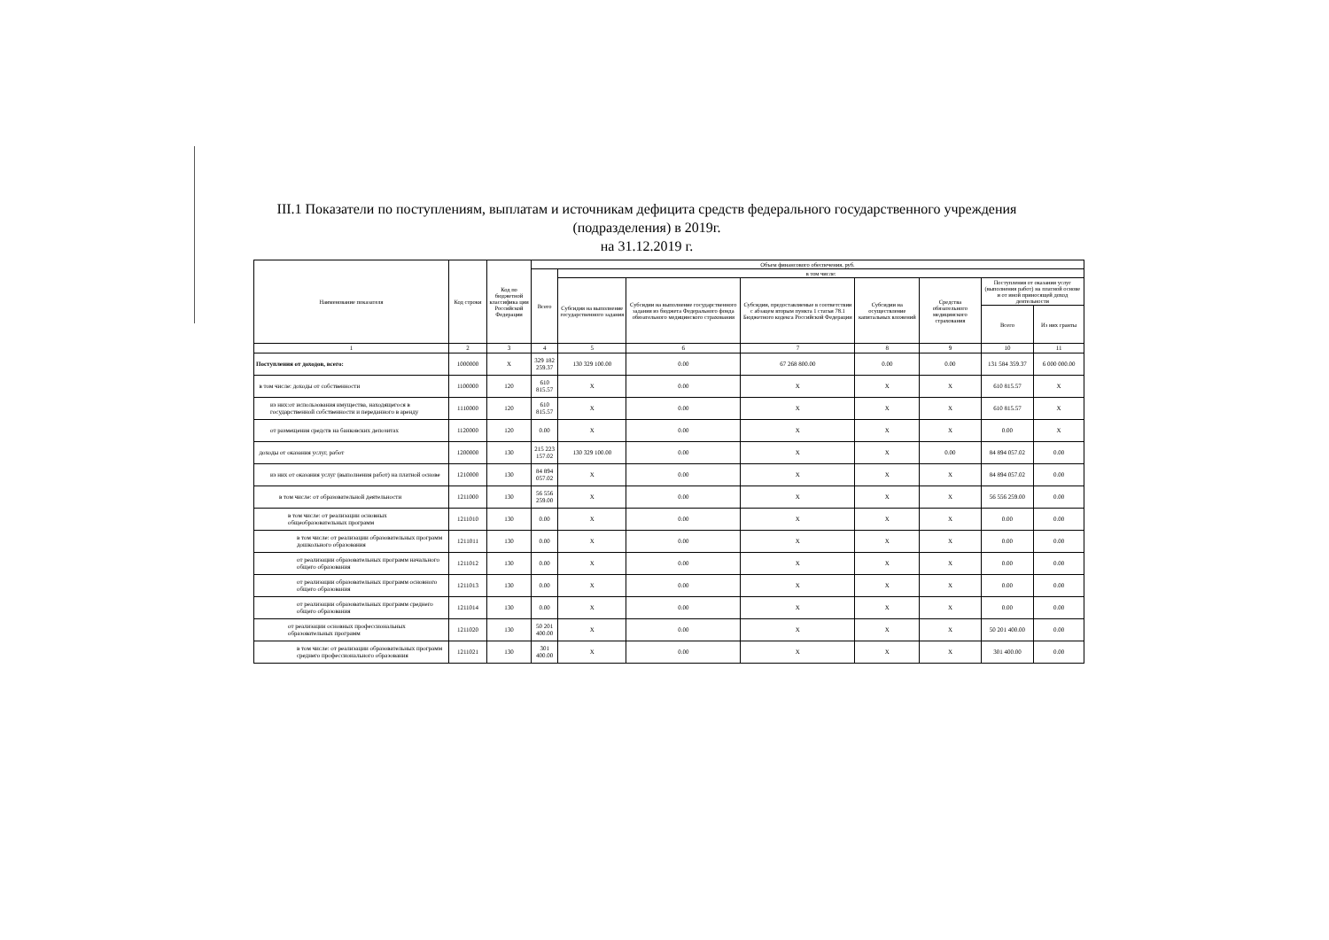III.1 Показатели по поступлениям, выплатам и источникам дефицита средств федерального государственного учреждения (подразделения) в 2019г.
на 31.12.2019 г.
| Наименование показателя | Код строки | Код по бюджетной классифика ции Российской Федерации | Объем финансового обеспечения, руб. | | | | | | | |
| --- | --- | --- | --- | --- | --- | --- | --- | --- | --- | --- |
| | | | Всего | в том числе: | | | | | | |
| | | | | Субсидия на выполнение государственного задания | Субсидии на выполнение государственного задания из бюджета Федерального фонда обязательного медицинского страхования | Субсидии, предоставляемые в соответствии с абзацем вторым пункта 1 статьи 78.1 Бюджетного кодекса Российской Федерации | Субсидии на осуществление капитальных вложений | Средства обязательного медицинского страхования | Поступления от оказания услуг (выполнения работ) на платной основе и от иной приносящей доход деятельности | |
| | | | | | | | | | Всего | Из них гранты |
| 1 | 2 | 3 | 4 | 5 | 6 | 7 | 8 | 9 | 10 | 11 |
| Поступления от доходов, всего: | 1000000 | X | 329 182 259.37 | 130 329 100.00 | 0.00 | 67 268 800.00 | 0.00 | 0.00 | 131 584 359.37 | 6 000 000.00 |
| в том числе: доходы от собственности | 1100000 | 120 | 610 815.57 | X | 0.00 | X | X | X | 610 815.57 | X |
| из них:от использования имущества, находящегося в государственной собственности и переданного в аренду | 1110000 | 120 | 610 815.57 | X | 0.00 | X | X | X | 610 815.57 | X |
| от размещения средств на банковских депозитах | 1120000 | 120 | 0.00 | X | 0.00 | X | X | X | 0.00 | X |
| доходы от оказания услуг, работ | 1200000 | 130 | 215 223 157.02 | 130 329 100.00 | 0.00 | X | X | 0.00 | 84 894 057.02 | 0.00 |
| из них от оказания услуг (выполнения работ) на платной основе | 1210000 | 130 | 84 894 057.02 | X | 0.00 | X | X | X | 84 894 057.02 | 0.00 |
| в том числе: от образовательной деятельности | 1211000 | 130 | 56 556 259.00 | X | 0.00 | X | X | X | 56 556 259.00 | 0.00 |
| в том числе: от реализации основных общеобразовательных программ | 1211010 | 130 | 0.00 | X | 0.00 | X | X | X | 0.00 | 0.00 |
| в том числе: от реализации образовательных программ дошкольного образования | 1211011 | 130 | 0.00 | X | 0.00 | X | X | X | 0.00 | 0.00 |
| от реализации образовательных программ начального общего образования | 1211012 | 130 | 0.00 | X | 0.00 | X | X | X | 0.00 | 0.00 |
| от реализации образовательных программ основного общего образования | 1211013 | 130 | 0.00 | X | 0.00 | X | X | X | 0.00 | 0.00 |
| от реализации образовательных программ среднего общего образования | 1211014 | 130 | 0.00 | X | 0.00 | X | X | X | 0.00 | 0.00 |
| от реализации основных профессиональных образовательных программ | 1211020 | 130 | 50 201 400.00 | X | 0.00 | X | X | X | 50 201 400.00 | 0.00 |
| в том числе: от реализации образовательных программ среднего профессионального образования | 1211021 | 130 | 301 400.00 | X | 0.00 | X | X | X | 301 400.00 | 0.00 |